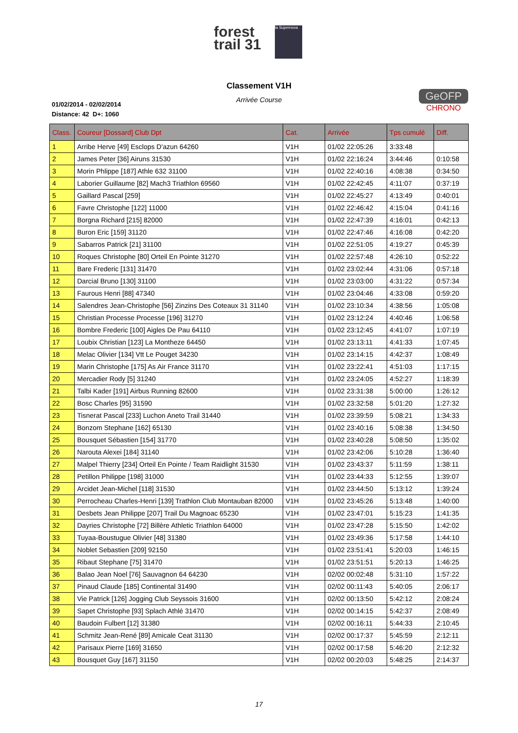forest
trail 31
la Supernova
Classement V1H
Arrivée Course
01/02/2014 - 02/02/2014
Distance: 42 D+: 1060
GeOFP
CHRONO
| Class. | Coureur [Dossard] Club Dpt | Cat. | Arrivée | Tps cumulé | Diff. |
| --- | --- | --- | --- | --- | --- |
| 1 | Arribe Herve [49] Esclops D'azun 64260 | V1H | 01/02 22:05:26 | 3:33:48 | |
| 2 | James Peter [36] Airuns 31530 | V1H | 01/02 22:16:24 | 3:44:46 | 0:10:58 |
| 3 | Morin Phlippe [187] Athle 632 31100 | V1H | 01/02 22:40:16 | 4:08:38 | 0:34:50 |
| 4 | Laborier Guillaume [82] Mach3 Triathlon 69560 | V1H | 01/02 22:42:45 | 4:11:07 | 0:37:19 |
| 5 | Gaillard Pascal [259] | V1H | 01/02 22:45:27 | 4:13:49 | 0:40:01 |
| 6 | Favre Christophe [122] 11000 | V1H | 01/02 22:46:42 | 4:15:04 | 0:41:16 |
| 7 | Borgna Richard [215] 82000 | V1H | 01/02 22:47:39 | 4:16:01 | 0:42:13 |
| 8 | Buron Eric [159] 31120 | V1H | 01/02 22:47:46 | 4:16:08 | 0:42:20 |
| 9 | Sabarros Patrick [21] 31100 | V1H | 01/02 22:51:05 | 4:19:27 | 0:45:39 |
| 10 | Roques Christophe [80] Orteil En Pointe 31270 | V1H | 01/02 22:57:48 | 4:26:10 | 0:52:22 |
| 11 | Bare Frederic [131] 31470 | V1H | 01/02 23:02:44 | 4:31:06 | 0:57:18 |
| 12 | Darcial Bruno [130] 31100 | V1H | 01/02 23:03:00 | 4:31:22 | 0:57:34 |
| 13 | Faurous Henri [88] 47340 | V1H | 01/02 23:04:46 | 4:33:08 | 0:59:20 |
| 14 | Salendres Jean-Christophe [56] Zinzins Des Coteaux 31 31140 | V1H | 01/02 23:10:34 | 4:38:56 | 1:05:08 |
| 15 | Christian Processe Processe [196] 31270 | V1H | 01/02 23:12:24 | 4:40:46 | 1:06:58 |
| 16 | Bombre Frederic [100] Aigles De Pau 64110 | V1H | 01/02 23:12:45 | 4:41:07 | 1:07:19 |
| 17 | Loubix Christian [123] La Montheze 64450 | V1H | 01/02 23:13:11 | 4:41:33 | 1:07:45 |
| 18 | Melac Olivier [134] Vtt Le Pouget 34230 | V1H | 01/02 23:14:15 | 4:42:37 | 1:08:49 |
| 19 | Marin Christophe [175] As Air France 31170 | V1H | 01/02 23:22:41 | 4:51:03 | 1:17:15 |
| 20 | Mercadier Rody [5] 31240 | V1H | 01/02 23:24:05 | 4:52:27 | 1:18:39 |
| 21 | Talbi Kader [191] Airbus Running 82600 | V1H | 01/02 23:31:38 | 5:00:00 | 1:26:12 |
| 22 | Bosc Charles [95] 31590 | V1H | 01/02 23:32:58 | 5:01:20 | 1:27:32 |
| 23 | Tisnerat Pascal [233] Luchon Aneto Trail 31440 | V1H | 01/02 23:39:59 | 5:08:21 | 1:34:33 |
| 24 | Bonzom Stephane [162] 65130 | V1H | 01/02 23:40:16 | 5:08:38 | 1:34:50 |
| 25 | Bousquet Sébastien [154] 31770 | V1H | 01/02 23:40:28 | 5:08:50 | 1:35:02 |
| 26 | Narouta Alexei [184] 31140 | V1H | 01/02 23:42:06 | 5:10:28 | 1:36:40 |
| 27 | Malpel Thierry [234] Orteil En Pointe / Team Raidlight 31530 | V1H | 01/02 23:43:37 | 5:11:59 | 1:38:11 |
| 28 | Petillon Philippe [198] 31000 | V1H | 01/02 23:44:33 | 5:12:55 | 1:39:07 |
| 29 | Arcidet Jean-Michel [118] 31530 | V1H | 01/02 23:44:50 | 5:13:12 | 1:39:24 |
| 30 | Perrocheau Charles-Henri [139] Trathlon Club Montauban 82000 | V1H | 01/02 23:45:26 | 5:13:48 | 1:40:00 |
| 31 | Desbets Jean Philippe [207] Trail Du Magnoac 65230 | V1H | 01/02 23:47:01 | 5:15:23 | 1:41:35 |
| 32 | Dayries Christophe [72] Billère Athletic Triathlon 64000 | V1H | 01/02 23:47:28 | 5:15:50 | 1:42:02 |
| 33 | Tuyaa-Boustugue Olivier [48] 31380 | V1H | 01/02 23:49:36 | 5:17:58 | 1:44:10 |
| 34 | Noblet Sebastien [209] 92150 | V1H | 01/02 23:51:41 | 5:20:03 | 1:46:15 |
| 35 | Ribaut Stephane [75] 31470 | V1H | 01/02 23:51:51 | 5:20:13 | 1:46:25 |
| 36 | Balao Jean Noel [76] Sauvagnon 64 64230 | V1H | 02/02 00:02:48 | 5:31:10 | 1:57:22 |
| 37 | Pinaud Claude [185] Continental 31490 | V1H | 02/02 00:11:43 | 5:40:05 | 2:06:17 |
| 38 | Vie Patrick [126] Jogging Club Seyssois 31600 | V1H | 02/02 00:13:50 | 5:42:12 | 2:08:24 |
| 39 | Sapet Christophe [93] Splach Athlé 31470 | V1H | 02/02 00:14:15 | 5:42:37 | 2:08:49 |
| 40 | Baudoin Fulbert [12] 31380 | V1H | 02/02 00:16:11 | 5:44:33 | 2:10:45 |
| 41 | Schmitz Jean-René [89] Amicale Ceat 31130 | V1H | 02/02 00:17:37 | 5:45:59 | 2:12:11 |
| 42 | Parisaux Pierre [169] 31650 | V1H | 02/02 00:17:58 | 5:46:20 | 2:12:32 |
| 43 | Bousquet Guy [167] 31150 | V1H | 02/02 00:20:03 | 5:48:25 | 2:14:37 |
17